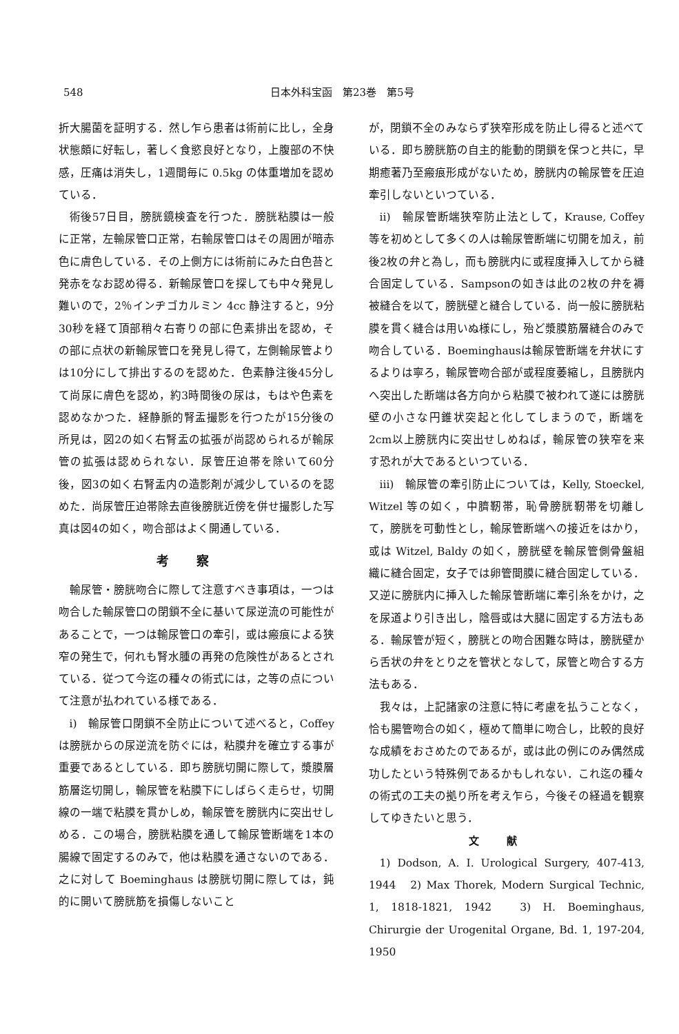548 日本外科宝函　第23巻　第5号
折大腸菌を証明する．然し乍ら患者は術前に比し，全身状態頗に好転し，著しく食慾良好となり，上腹部の不快感，圧痛は消失し，1週間毎に 0.5kg の体重増加を認めている．
術後57日目，膀胱鏡検査を行つた．膀胱粘膜は一般に正常，左輸尿管口正常，右輸尿管口はその周囲が暗赤色に膚色している．その上側方には術前にみた白色苔と発赤をなお認め得る．新輸尿管口を探しても中々発見し難いので，2％インヂゴカルミン 4cc 静注すると，9分30秒を経て頂部稍々右寄りの部に色素排出を認め，その部に点状の新輸尿管口を発見し得て，左側輸尿管よりは10分にして排出するのを認めた．色素静注後45分して尚尿に膚色を認め，約3時間後の尿は，もはや色素を認めなかつた．経静脈的腎盂撮影を行つたが15分後の所見は，図2の如く右腎盂の拡張が尚認められるが輸尿管の拡張は認められない．尿管圧迫帯を除いて60分後，図3の如く右腎盂内の造影剤が減少しているのを認めた．尚尿管圧迫帯除去直後膀胱近傍を併せ撮影した写真は図4の如く，吻合部はよく開通している．
考察
輸尿管・膀胱吻合に際して注意すべき事項は，一つは吻合した輸尿管口の閉鎖不全に基いて尿逆流の可能性があることで，一つは輸尿管口の牽引，或は瘢痕による狭窄の発生で，何れも腎水腫の再発の危険性があるとされている．従つて今迄の種々の術式には，之等の点について注意が払われている様である．
i)　輸尿管口閉鎖不全防止について述べると，Coffey は膀胱からの尿逆流を防ぐには，粘膜弁を確立する事が重要であるとしている．即ち膀胱切開に際して，漿膜層筋層迄切開し，輸尿管を粘膜下にしばらく走らせ，切開線の一端で粘膜を貫かしめ，輸尿管を膀胱内に突出せしめる．この場合，膀胱粘膜を通して輸尿管断端を1本の腸線で固定するのみで，他は粘膜を通さないのである．之に対して Boeminghaus は膀胱切開に際しては，鈍的に開いて膀胱筋を損傷しないこと
が，閉鎖不全のみならず狭窄形成を防止し得ると述べている．即ち膀胱筋の自主的能動的閉鎖を保つと共に，早期癒著乃至瘢痕形成がないため，膀胱内の輸尿管を圧迫牽引しないといつている．
ii)　輸尿管断端狭窄防止法として，Krause, Coffey 等を初めとして多くの人は輸尿管断端に切開を加え，前後2枚の弁と為し，而も膀胱内に或程度挿入してから縫合固定している．Sampsonの如きは此の2枚の弁を褥被縫合を以て，膀胱壁と縫合している．尚一般に膀胱粘膜を貫く縫合は用いぬ様にし，殆ど漿膜筋層縫合のみで吻合している．Boeminghausは輸尿管断端を弁状にするよりは寧ろ，輸尿管吻合部が或程度萎縮し，且膀胱内へ突出した断端は各方向から粘膜で被われて遂には膀胱壁の小さな円錐状突起と化してしまうので，断端を2cm以上膀胱内に突出せしめねば，輸尿管の狭窄を来す恐れが大であるといつている．
iii)　輸尿管の牽引防止については，Kelly, Stoeckel, Witzel 等の如く，中臍靭帯，恥骨膀胱靭帯を切離して，膀胱を可動性とし，輸尿管断端への接近をはかり，或は Witzel, Baldy の如く，膀胱壁を輸尿管側骨盤組織に縫合固定，女子では卵管間膜に縫合固定している．又逆に膀胱内に挿入した輸尿管断端に牽引糸をかけ，之を尿道より引き出し，陰唇或は大腿に固定する方法もある．輸尿管が短く，膀胱との吻合困難な時は，膀胱壁から舌状の弁をとり之を管状となして，尿管と吻合する方法もある．
我々は，上記諸家の注意に特に考慮を払うことなく，恰も腸管吻合の如く，極めて簡単に吻合し，比較的良好な成績をおさめたのであるが，或は此の例にのみ偶然成功したという特殊例であるかもしれない．これ迄の種々の術式の工夫の拠り所を考え乍ら，今後その経過を観察してゆきたいと思う．
文献
1) Dodson, A. I. Urological Surgery, 407-413, 1944　2) Max Thorek, Modern Surgical Technic, 1, 1818-1821, 1942　3) H. Boeminghaus, Chirurgie der Urogenital Organe, Bd. 1, 197-204, 1950